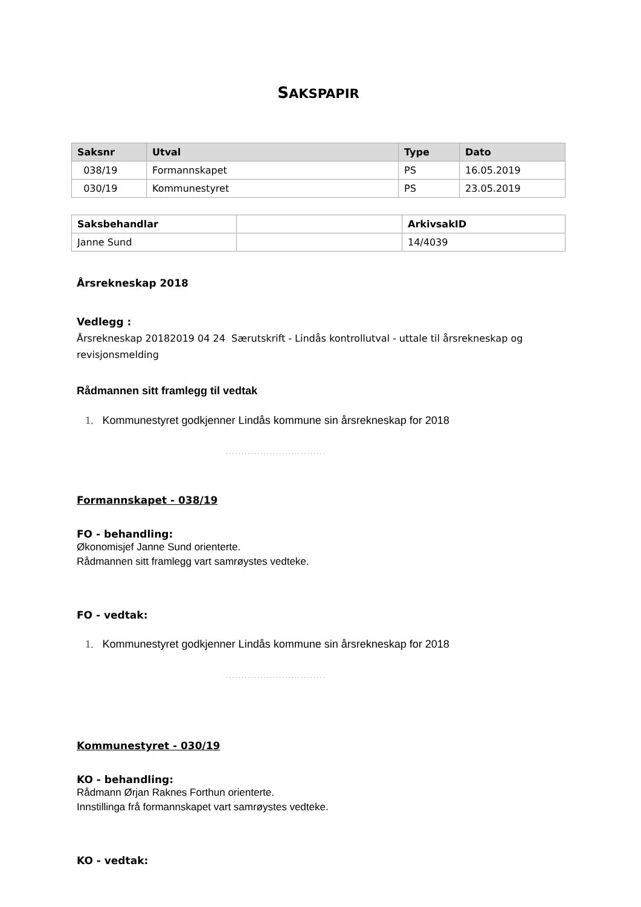SAKSPAPIR
| Saksnr | Utval | Type | Dato |
| --- | --- | --- | --- |
| 038/19 | Formannskapet | PS | 16.05.2019 |
| 030/19 | Kommunestyret | PS | 23.05.2019 |
| Saksbehandlar | | ArkivsakID |
| --- | --- | --- |
| Janne Sund | | 14/4039 |
Årsrekneskap 2018
Vedlegg :
Årsrekneskap 20182019 04 24 Særutskrift - Lindås kontrollutval - uttale til årsrekneskap og revisjonsmelding
Rådmannen sitt framlegg til vedtak
1. Kommunestyret godkjenner Lindås kommune sin årsrekneskap for 2018
................................
Formannskapet - 038/19
FO - behandling:
Økonomisjef Janne Sund orienterte.
Rådmannen sitt framlegg vart samrøystes vedteke.
FO - vedtak:
1. Kommunestyret godkjenner Lindås kommune sin årsrekneskap for 2018
................................
Kommunestyret - 030/19
KO - behandling:
Rådmann Ørjan Raknes Forthun orienterte.
Innstillinga frå formannskapet vart samrøystes vedteke.
KO - vedtak: